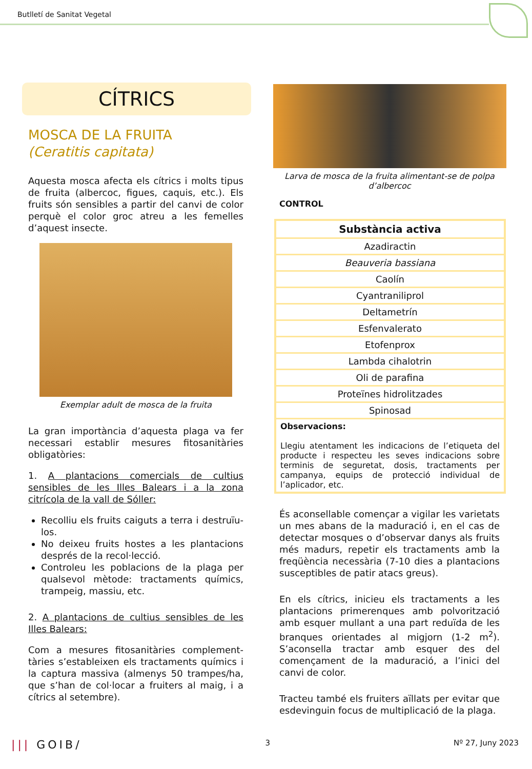Butlletí de Sanitat Vegetal
CÍTRICS
MOSCA DE LA FRUITA
(Ceratitis capitata)
Aquesta mosca afecta els cítrics i molts tipus de fruita (albercoc, figues, caquis, etc.). Els fruits són sensibles a partir del canvi de color perquè el color groc atreu a les femelles d’aquest insecte.
Exemplar adult de mosca de la fruita
La gran importància d’aquesta plaga va fer necessari establir mesures fitosanitàries obligatòries:
1. A plantacions comercials de cultius sensibles de les Illes Balears i a la zona citrícola de la vall de Sóller:
Recolliu els fruits caiguts a terra i destruïu-los.
No deixeu fruits hostes a les plantacions després de la recol·lecció.
Controleu les poblacions de la plaga per qualsevol mètode: tractaments químics, trampeig, massiu, etc.
2. A plantacions de cultius sensibles de les Illes Balears:
Com a mesures fitosanitàries complement-tàries s’estableixen els tractaments químics i la captura massiva (almenys 50 trampes/ha, que s’han de col·locar a fruiters al maig, i a cítrics al setembre).
Larva de mosca de la fruita alimentant-se de polpa d’albercoc
CONTROL
| Substància activa |
| --- |
| Azadiractin |
| Beauveria bassiana |
| Caolín |
| Cyantraniliprol |
| Deltametrín |
| Esfenvalerato |
| Etofenprox |
| Lambda cihalotrin |
| Oli de parafina |
| Proteïnes hidrolitzades |
| Spinosad |
| Observacions: Llegiu atentament les indicacions de l’etiqueta del producte i respecteu les seves indicacions sobre terminis de seguretat, dosis, tractaments per campanya, equips de protecció individual de l’aplicador, etc. |
És aconsellable començar a vigilar les varietats un mes abans de la maduració i, en el cas de detectar mosques o d’observar danys als fruits més madurs, repetir els tractaments amb la freqüència necessària (7-10 dies a plantacions susceptibles de patir atacs greus).
En els cítrics, inicieu els tractaments a les plantacions primerenques amb polvorització amb esquer mullant a una part reduïda de les branques orientades al migjorn (1-2 m<sup>2</sup>). S’aconsella tractar amb esquer des del començament de la maduració, a l’inici del canvi de color.
Tracteu també els fruiters aïllats per evitar que esdevinguin focus de multiplicació de la plaga.
||| GOIB/ 3 Nº 27, Juny 2023